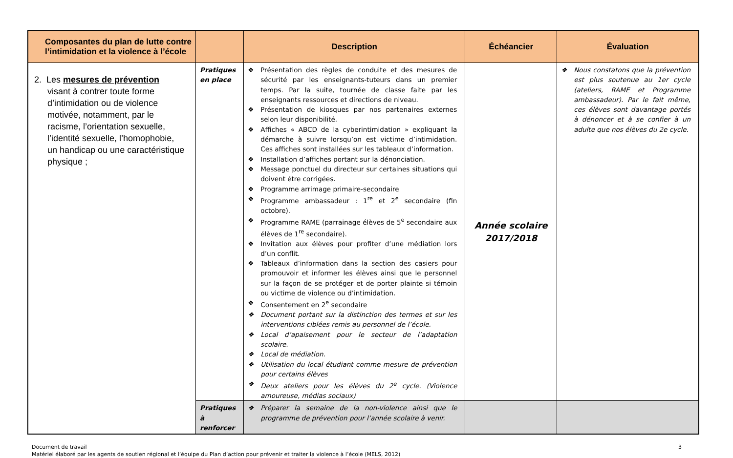| Composantes du plan de lutte contre l’intimidation et la violence à l’école | | Description | Échéancier | Évaluation |
| --- | --- | --- | --- | --- |
| 2. Les mesures de prévention visant à contrer toute forme d’intimidation ou de violence motivée, notamment, par le racisme, l’orientation sexuelle, l’identité sexuelle, l’homophobie, un handicap ou une caractéristique physique ; | Pratiques en place | ❖ Présentation des règles de conduite et des mesures de sécurité par les enseignants-tuteurs dans un premier temps. Par la suite, tournée de classe faite par les enseignants ressources et directions de niveau. ❖ Présentation de kiosques par nos partenaires externes selon leur disponibilité. ❖ Affiches « ABCD de la cyberintimidation » expliquant la démarche à suivre lorsqu’on est victime d’intimidation. Ces affiches sont installées sur les tableaux d’information. ❖ Installation d’affiches portant sur la dénonciation. ❖ Message ponctuel du directeur sur certaines situations qui doivent être corrigées. ❖ Programme arrimage primaire-secondaire ❖ Programme ambassadeur : 1<sup>re</sup> et 2<sup>e</sup> secondaire (fin octobre). ❖ Programme RAME (parrainage élèves de 5<sup>e</sup> secondaire aux élèves de 1<sup>re</sup> secondaire). ❖ Invitation aux élèves pour profiter d’une médiation lors d’un conflit. ❖ Tableaux d’information dans la section des casiers pour promouvoir et informer les élèves ainsi que le personnel sur la façon de se protéger et de porter plainte si témoin ou victime de violence ou d’intimidation. ❖ Consentement en 2<sup>e</sup> secondaire ❖ Document portant sur la distinction des termes et sur les interventions ciblées remis au personnel de l’école. ❖ Local d’apaisement pour le secteur de l’adaptation scolaire. ❖ Local de médiation. ❖ Utilisation du local étudiant comme mesure de prévention pour certains élèves ❖ Deux ateliers pour les élèves du 2<sup>e</sup> cycle. (Violence amoureuse, médias sociaux) | Année scolaire 2017/2018 | ❖ Nous constatons que la prévention est plus soutenue au 1er cycle (ateliers, RAME et Programme ambassadeur). Par le fait même, ces élèves sont davantage portés à dénoncer et à se confier à un adulte que nos élèves du 2e cycle. |
| | Pratiques à renforcer | ❖ Préparer la semaine de la non-violence ainsi que le programme de prévention pour l’année scolaire à venir. | | |
Document de travail 3
Matériel élaboré par les agents de soutien régional et l’équipe du Plan d’action pour prévenir et traiter la violence à l’école (MELS, 2012)